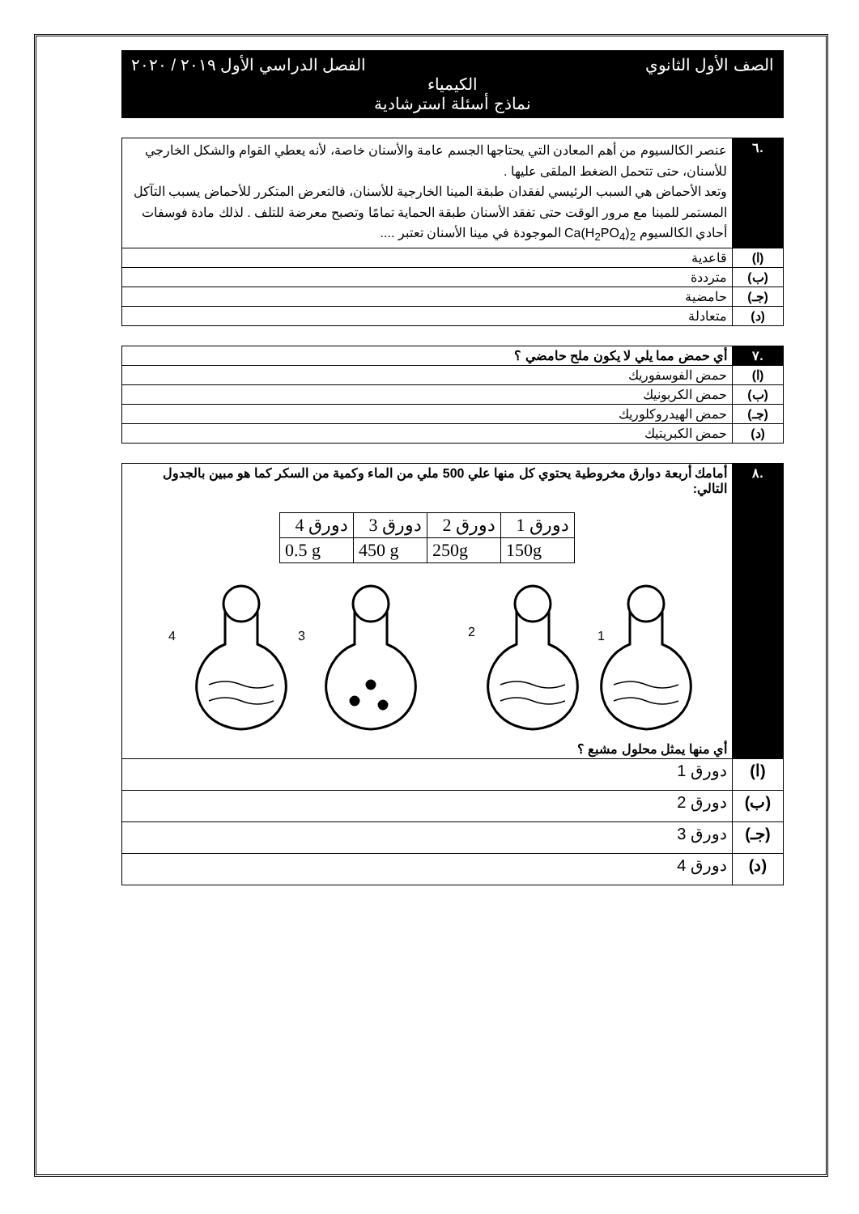الصف الأول الثانوي الفصل الدراسي الأول ٢٠١٩ / ٢٠٢٠
الكيمياء
نماذج أسئلة استرشادية
| .٦ | عنصر الكالسيوم من أهم المعادن التي يحتاجها الجسم عامة والأسنان خاصة، لأنه يعطي القوام والشكل الخارجي للأسنان، حتى تتحمل الضغط الملقى عليها . وتعد الأحماض هي السبب الرئيسي لفقدان طبقة المينا الخارجية للأسنان، فالتعرض المتكرر للأحماض يسبب التآكل المستمر للمينا مع مرور الوقت حتى تفقد الأسنان طبقة الحماية تمامًا وتصبح معرضة للتلف . لذلك مادة فوسفات أحادي الكالسيوم Ca(H<sub>2</sub>PO<sub>4</sub>)<sub>2</sub> الموجودة في مينا الأسنان تعتبر .... |
| (ا) | قاعدية |
| (ب) | مترددة |
| (جـ) | حامضية |
| (د) | متعادلة |
| .٧ | أي حمض مما يلي لا يكون ملح حامضي ؟ |
| (ا) | حمض الفوسفوريك |
| (ب) | حمض الكربونيك |
| (جـ) | حمض الهيدروكلوريك |
| (د) | حمض الكبريتيك |
| .٨ | أمامك أربعة دوارق مخروطية يحتوي كل منها علي 500 ملي من الماء وكمية من السكر كما هو مبين بالجدول التالي: / دورق 1 / دورق 2 / دورق 3 / دورق 4 / / 150g / 250g / 450 g / 0.5 g / 4 3 2 1 أي منها يمثل محلول مشبع ؟ |
| (ا) | دورق 1 |
| (ب) | دورق 2 |
| (جـ) | دورق 3 |
| (د) | دورق 4 |